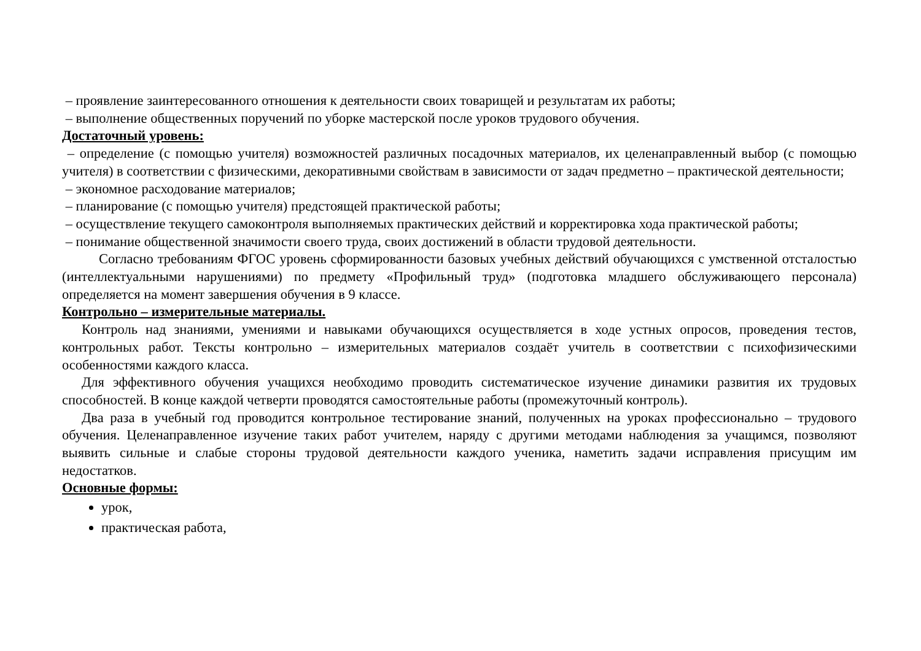– проявление заинтересованного отношения к деятельности своих товарищей и результатам их работы;
– выполнение общественных поручений по уборке мастерской после уроков трудового обучения.
Достаточный уровень:
– определение (с помощью учителя) возможностей различных посадочных материалов, их целенаправленный выбор (с помощью учителя) в соответствии с физическими, декоративными свойствам в зависимости от задач предметно – практической деятельности;
– экономное расходование материалов;
– планирование (с помощью учителя) предстоящей практической работы;
– осуществление текущего самоконтроля выполняемых практических действий и корректировка хода практической работы;
– понимание общественной значимости своего труда, своих достижений в области трудовой деятельности.
Согласно требованиям ФГОС уровень сформированности базовых учебных действий обучающихся с умственной отсталостью (интеллектуальными нарушениями) по предмету «Профильный труд» (подготовка младшего обслуживающего персонала) определяется на момент завершения обучения в 9 классе.
Контрольно – измерительные материалы.
Контроль над знаниями, умениями и навыками обучающихся осуществляется в ходе устных опросов, проведения тестов, контрольных работ. Тексты контрольно – измерительных материалов создаёт учитель в соответствии с психофизическими особенностями каждого класса.
Для эффективного обучения учащихся необходимо проводить систематическое изучение динамики развития их трудовых способностей. В конце каждой четверти проводятся самостоятельные работы (промежуточный контроль).
Два раза в учебный год проводится контрольное тестирование знаний, полученных на уроках профессионально – трудового обучения. Целенаправленное изучение таких работ учителем, наряду с другими методами наблюдения за учащимся, позволяют выявить сильные и слабые стороны трудовой деятельности каждого ученика, наметить задачи исправления присущим им недостатков.
Основные формы:
урок,
практическая работа,